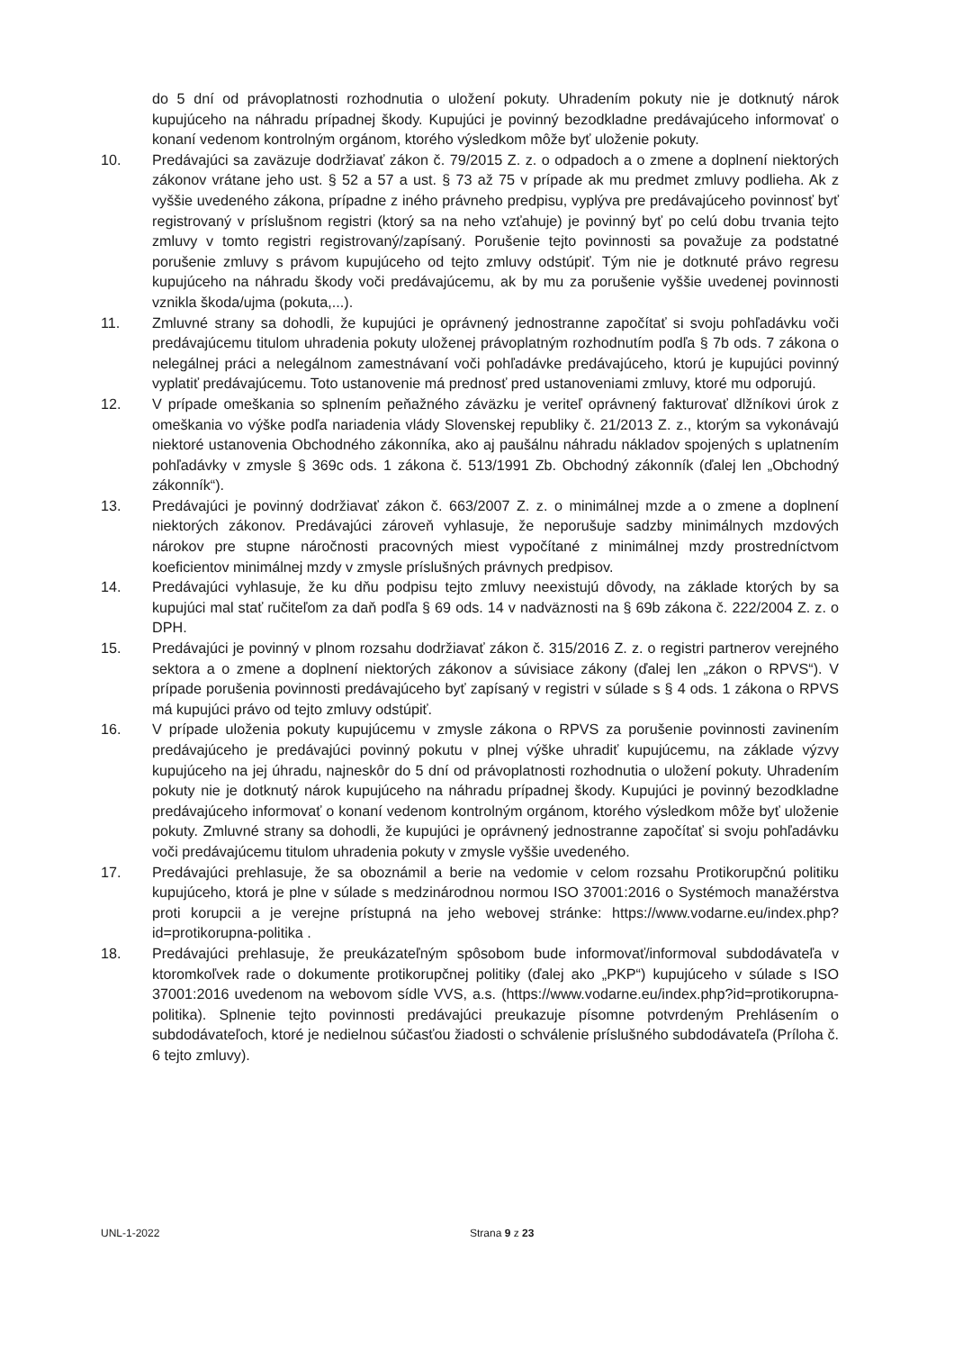do 5 dní od právoplatnosti rozhodnutia o uložení pokuty. Uhradením pokuty nie je dotknutý nárok kupujúceho na náhradu prípadnej škody. Kupujúci je povinný bezodkladne predávajúceho informovať o konaní vedenom kontrolným orgánom, ktorého výsledkom môže byť uloženie pokuty.
10. Predávajúci sa zaväzuje dodržiavať zákon č. 79/2015 Z. z. o odpadoch a o zmene a doplnení niektorých zákonov vrátane jeho ust. § 52 a 57 a ust. § 73 až 75 v prípade ak mu predmet zmluvy podlieha. Ak z vyššie uvedeného zákona, prípadne z iného právneho predpisu, vyplýva pre predávajúceho povinnosť byť registrovaný v príslušnom registri (ktorý sa na neho vzťahuje) je povinný byť po celú dobu trvania tejto zmluvy v tomto registri registrovaný/zapísaný. Porušenie tejto povinnosti sa považuje za podstatné porušenie zmluvy s právom kupujúceho od tejto zmluvy odstúpiť. Tým nie je dotknuté právo regresu kupujúceho na náhradu škody voči predávajúcemu, ak by mu za porušenie vyššie uvedenej povinnosti vznikla škoda/ujma (pokuta,...).
11. Zmluvné strany sa dohodli, že kupujúci je oprávnený jednostranne započítať si svoju pohľadávku voči predávajúcemu titulom uhradenia pokuty uloženej právoplatným rozhodnutím podľa § 7b ods. 7 zákona o nelegálnej práci a nelegálnom zamestnávaní voči pohľadávke predávajúceho, ktorú je kupujúci povinný vyplatiť predávajúcemu. Toto ustanovenie má prednosť pred ustanoveniami zmluvy, ktoré mu odporujú.
12. V prípade omeškania so splnením peňažného záväzku je veriteľ oprávnený fakturovať dlžníkovi úrok z omeškania vo výške podľa nariadenia vlády Slovenskej republiky č. 21/2013 Z. z., ktorým sa vykonávajú niektoré ustanovenia Obchodného zákonníka, ako aj paušálnu náhradu nákladov spojených s uplatnením pohľadávky v zmysle § 369c ods. 1 zákona č. 513/1991 Zb. Obchodný zákonník (ďalej len „Obchodný zákonník“).
13. Predávajúci je povinný dodržiavať zákon č. 663/2007 Z. z. o minimálnej mzde a o zmene a doplnení niektorých zákonov. Predávajúci zároveň vyhlasuje, že neporušuje sadzby minimálnych mzdových nárokov pre stupne náročnosti pracovných miest vypočítané z minimálnej mzdy prostredníctvom koeficientov minimálnej mzdy v zmysle príslušných právnych predpisov.
14. Predávajúci vyhlasuje, že ku dňu podpisu tejto zmluvy neexistujú dôvody, na základe ktorých by sa kupujúci mal stať ručiteľom za daň podľa § 69 ods. 14 v nadväznosti na § 69b zákona č. 222/2004 Z. z. o DPH.
15. Predávajúci je povinný v plnom rozsahu dodržiavať zákon č. 315/2016 Z. z. o registri partnerov verejného sektora a o zmene a doplnení niektorých zákonov a súvisiace zákony (ďalej len „zákon o RPVS“). V prípade porušenia povinnosti predávajúceho byť zapísaný v registri v súlade s § 4 ods. 1 zákona o RPVS má kupujúci právo od tejto zmluvy odstúpiť.
16. V prípade uloženia pokuty kupujúcemu v zmysle zákona o RPVS za porušenie povinnosti zavinením predávajúceho je predávajúci povinný pokutu v plnej výške uhradiť kupujúcemu, na základe výzvy kupujúceho na jej úhradu, najneskôr do 5 dní od právoplatnosti rozhodnutia o uložení pokuty. Uhradením pokuty nie je dotknutý nárok kupujúceho na náhradu prípadnej škody. Kupujúci je povinný bezodkladne predávajúceho informovať o konaní vedenom kontrolným orgánom, ktorého výsledkom môže byť uloženie pokuty. Zmluvné strany sa dohodli, že kupujúci je oprávnený jednostranne započítať si svoju pohľadávku voči predávajúcemu titulom uhradenia pokuty v zmysle vyššie uvedeného.
17. Predávajúci prehlasuje, že sa oboznámil a berie na vedomie v celom rozsahu Protikorupčnú politiku kupujúceho, ktorá je plne v súlade s medzinárodnou normou ISO 37001:2016 o Systémoch manažérstva proti korupcii a je verejne prístupná na jeho webovej stránke: https://www.vodarne.eu/index.php?id=protikorupna-politika .
18. Predávajúci prehlasuje, že preukázateľným spôsobom bude informovať/informoval subdodávateľa v ktoromkoľvek rade o dokumente protikorupčnej politiky (ďalej ako „PKP“) kupujúceho v súlade s ISO 37001:2016 uvedenom na webovom sídle VVS, a.s. (https://www.vodarne.eu/index.php?id=protikorupna-politika). Splnenie tejto povinnosti predávajúci preukazuje písomne potvrdeným Prehlásením o subdodávateľoch, ktoré je nedielnou súčasťou žiadosti o schválenie príslušného subdodávateľa (Príloha č. 6 tejto zmluvy).
UNL-1-2022 Strana 9 z 23